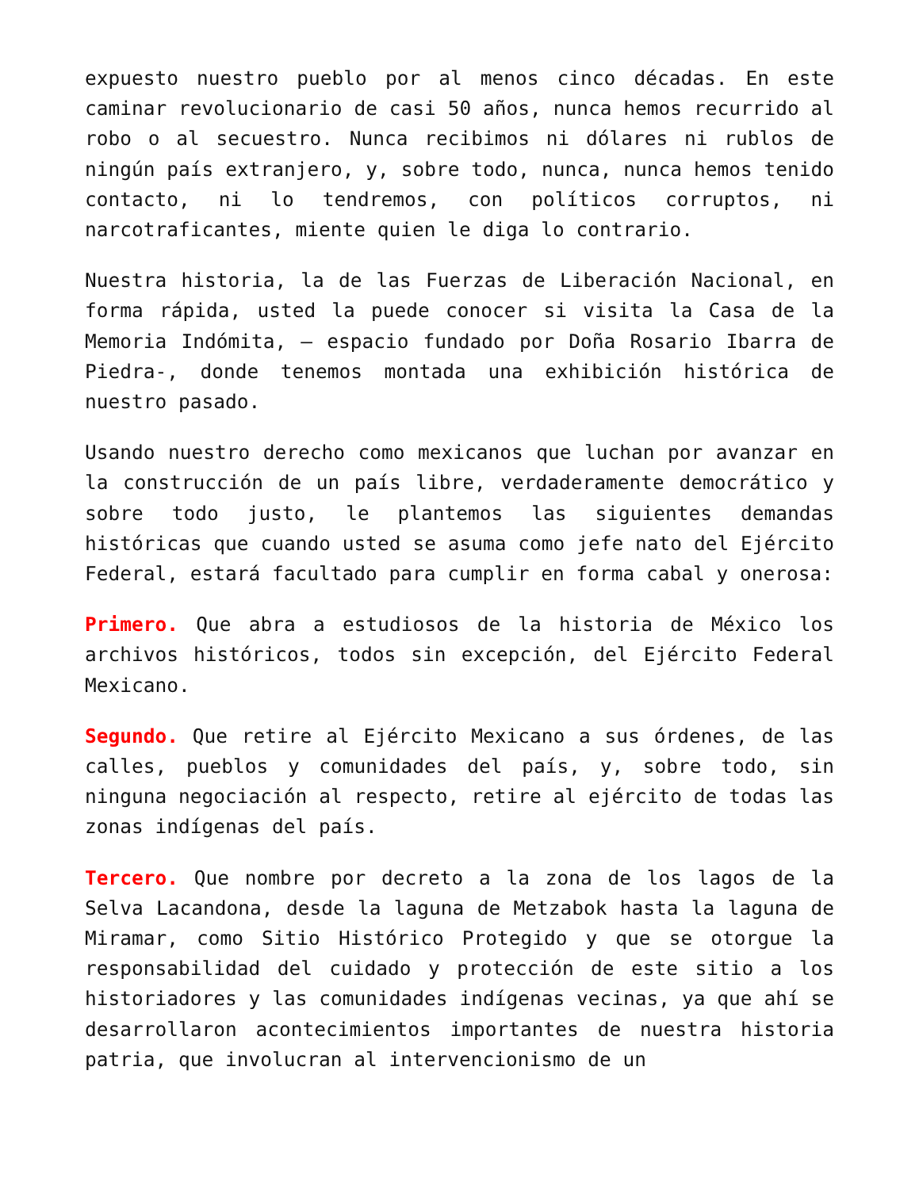expuesto nuestro pueblo por al menos cinco décadas. En este caminar revolucionario de casi 50 años, nunca hemos recurrido al robo o al secuestro. Nunca recibimos ni dólares ni rublos de ningún país extranjero, y, sobre todo, nunca, nunca hemos tenido contacto, ni lo tendremos, con políticos corruptos, ni narcotraficantes, miente quien le diga lo contrario.
Nuestra historia, la de las Fuerzas de Liberación Nacional, en forma rápida, usted la puede conocer si visita la Casa de la Memoria Indómita, – espacio fundado por Doña Rosario Ibarra de Piedra-, donde tenemos montada una exhibición histórica de nuestro pasado.
Usando nuestro derecho como mexicanos que luchan por avanzar en la construcción de un país libre, verdaderamente democrático y sobre todo justo, le plantemos las siguientes demandas históricas que cuando usted se asuma como jefe nato del Ejército Federal, estará facultado para cumplir en forma cabal y onerosa:
Primero. Que abra a estudiosos de la historia de México los archivos históricos, todos sin excepción, del Ejército Federal Mexicano.
Segundo. Que retire al Ejército Mexicano a sus órdenes, de las calles, pueblos y comunidades del país, y, sobre todo, sin ninguna negociación al respecto, retire al ejército de todas las zonas indígenas del país.
Tercero. Que nombre por decreto a la zona de los lagos de la Selva Lacandona, desde la laguna de Metzabok hasta la laguna de Miramar, como Sitio Histórico Protegido y que se otorgue la responsabilidad del cuidado y protección de este sitio a los historiadores y las comunidades indígenas vecinas, ya que ahí se desarrollaron acontecimientos importantes de nuestra historia patria, que involucran al intervencionismo de un